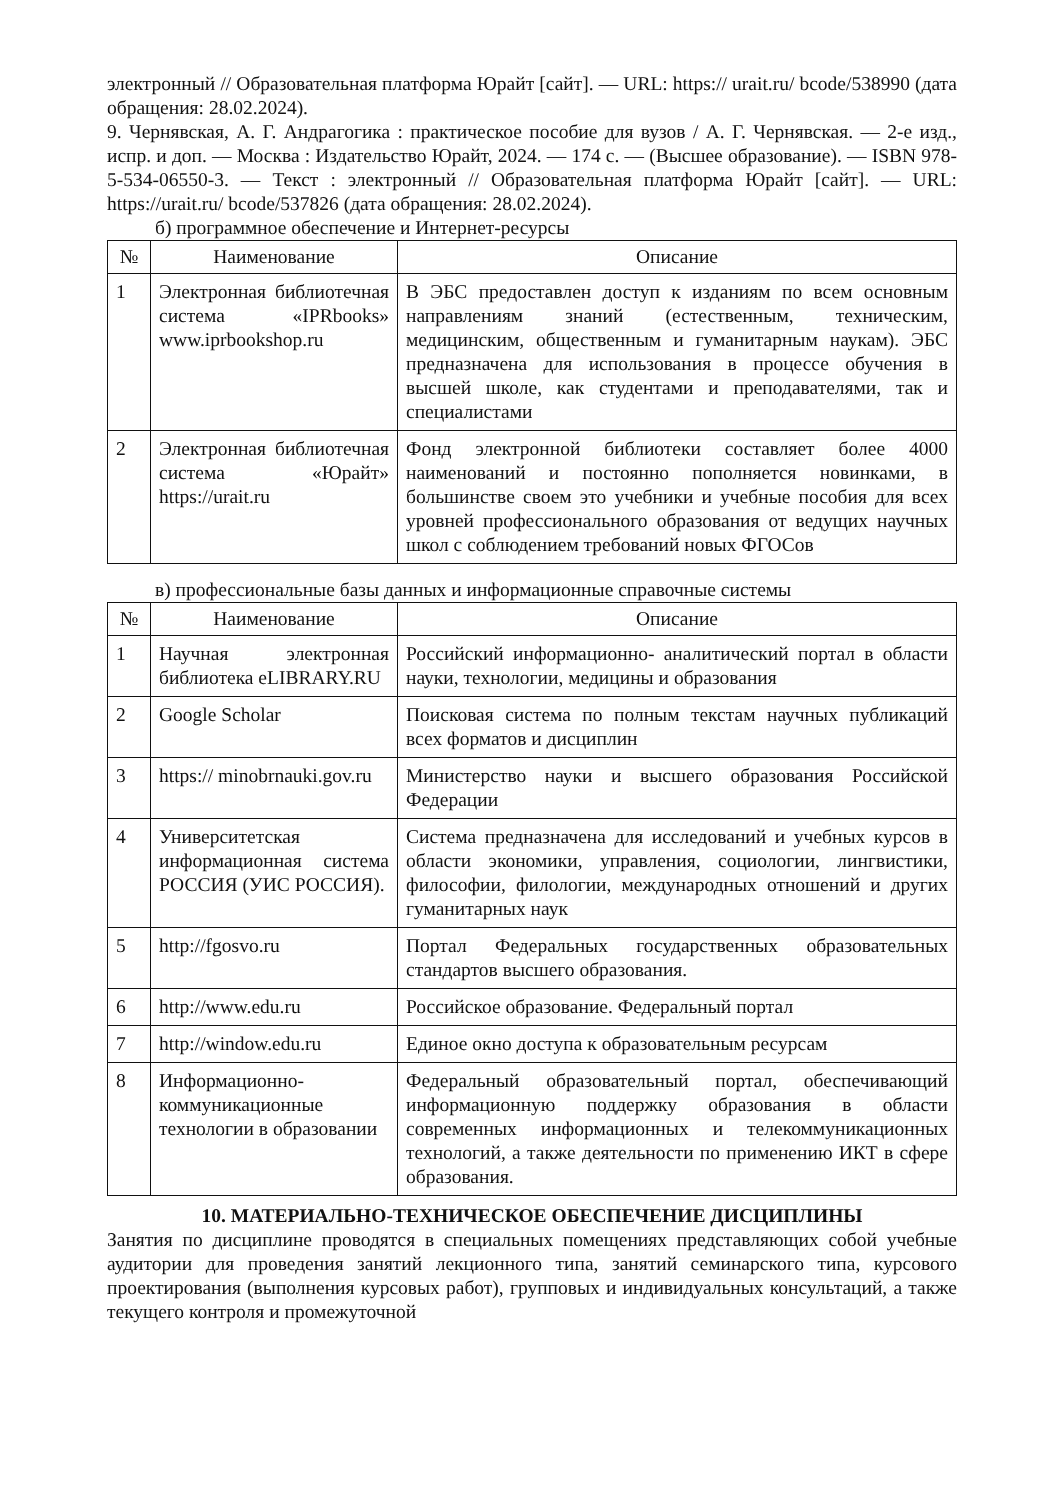электронный // Образовательная платформа Юрайт [сайт]. — URL: https:// urait.ru/ bcode/538990 (дата обращения: 28.02.2024).
9. Чернявская, А. Г. Андрагогика : практическое пособие для вузов / А. Г. Чернявская. — 2-е изд., испр. и доп. — Москва : Издательство Юрайт, 2024. — 174 с. — (Высшее образование). — ISBN 978-5-534-06550-3. — Текст : электронный // Образовательная платформа Юрайт [сайт]. — URL: https://urait.ru/ bcode/537826 (дата обращения: 28.02.2024).
б) программное обеспечение и Интернет-ресурсы
| № | Наименование | Описание |
| --- | --- | --- |
| 1 | Электронная библиотечная система «IPRbooks» www.iprbookshop.ru | В ЭБС предоставлен доступ к изданиям по всем основным направлениям знаний (естественным, техническим, медицинским, общественным и гуманитарным наукам). ЭБС предназначена для использования в процессе обучения в высшей школе, как студентами и преподавателями, так и специалистами |
| 2 | Электронная библиотечная система «Юрайт» https://urait.ru | Фонд электронной библиотеки составляет более 4000 наименований и постоянно пополняется новинками, в большинстве своем это учебники и учебные пособия для всех уровней профессионального образования от ведущих научных школ с соблюдением требований новых ФГОСов |
в) профессиональные базы данных и информационные справочные системы
| № | Наименование | Описание |
| --- | --- | --- |
| 1 | Научная электронная библиотека eLIBRARY.RU | Российский информационно- аналитический портал в области науки, технологии, медицины и образования |
| 2 | Google Scholar | Поисковая система по полным текстам научных публикаций всех форматов и дисциплин |
| 3 | https:// minobrnauki.gov.ru | Министерство науки и высшего образования Российской Федерации |
| 4 | Университетская информационная система РОССИЯ (УИС РОССИЯ). | Система предназначена для исследований и учебных курсов в области экономики, управления, социологии, лингвистики, философии, филологии, международных отношений и других гуманитарных наук |
| 5 | http://fgosvo.ru | Портал Федеральных государственных образовательных стандартов высшего образования. |
| 6 | http://www.edu.ru | Российское образование. Федеральный портал |
| 7 | http://window.edu.ru | Единое окно доступа к образовательным ресурсам |
| 8 | Информационно-коммуникационные технологии в образовании | Федеральный образовательный портал, обеспечивающий информационную поддержку образования в области современных информационных и телекоммуникационных технологий, а также деятельности по применению ИКТ в сфере образования. |
10. МАТЕРИАЛЬНО-ТЕХНИЧЕСКОЕ ОБЕСПЕЧЕНИЕ ДИСЦИПЛИНЫ
Занятия по дисциплине проводятся в специальных помещениях представляющих собой учебные аудитории для проведения занятий лекционного типа, занятий семинарского типа, курсового проектирования (выполнения курсовых работ), групповых и индивидуальных консультаций, а также текущего контроля и промежуточной